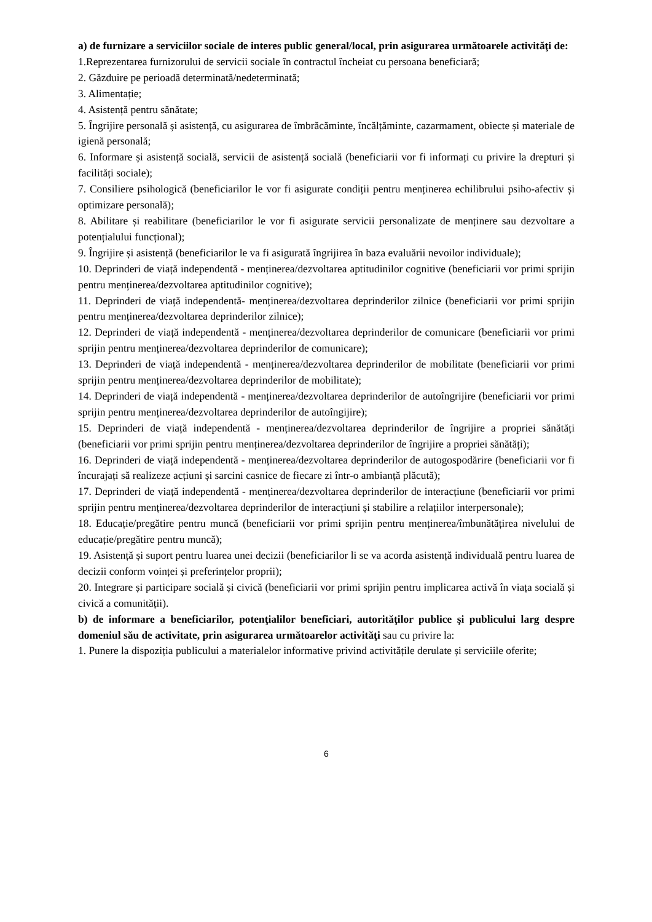a) de furnizare a serviciilor sociale de interes public general/local, prin asigurarea următoarele activităţi de:
1.Reprezentarea furnizorului de servicii sociale în contractul încheiat cu persoana beneficiară;
2. Găzduire pe perioadă determinată/nedeterminată;
3. Alimentație;
4. Asistență pentru sănătate;
5. Îngrijire personală și asistență, cu asigurarea de îmbrăcăminte, încălțăminte, cazarmament, obiecte și materiale de igienă personală;
6. Informare și asistență socială, servicii de asistență socială (beneficiarii vor fi informați cu privire la drepturi și facilități sociale);
7. Consiliere psihologică (beneficiarilor le vor fi asigurate condiții pentru menținerea echilibrului psiho-afectiv și optimizare personală);
8. Abilitare și reabilitare (beneficiarilor le vor fi asigurate servicii personalizate de menținere sau dezvoltare a potențialului funcțional);
9. Îngrijire și asistență (beneficiarilor le va fi asigurată îngrijirea în baza evaluării nevoilor individuale);
10. Deprinderi de viață independentă - menținerea/dezvoltarea aptitudinilor cognitive (beneficiarii vor primi sprijin pentru menținerea/dezvoltarea aptitudinilor cognitive);
11. Deprinderi de viață independentă- menținerea/dezvoltarea deprinderilor zilnice (beneficiarii vor primi sprijin pentru menținerea/dezvoltarea deprinderilor zilnice);
12. Deprinderi de viață independentă - menținerea/dezvoltarea deprinderilor de comunicare (beneficiarii vor primi sprijin pentru menținerea/dezvoltarea deprinderilor de comunicare);
13. Deprinderi de viață independentă - menținerea/dezvoltarea deprinderilor de mobilitate (beneficiarii vor primi sprijin pentru menținerea/dezvoltarea deprinderilor de mobilitate);
14. Deprinderi de viață independentă - menținerea/dezvoltarea deprinderilor de autoîngrijire (beneficiarii vor primi sprijin pentru menținerea/dezvoltarea deprinderilor de autoîngijire);
15. Deprinderi de viață independentă - menținerea/dezvoltarea deprinderilor de îngrijire a propriei sănătăți (beneficiarii vor primi sprijin pentru menținerea/dezvoltarea deprinderilor de îngrijire a propriei sănătăți);
16. Deprinderi de viață independentă - menținerea/dezvoltarea deprinderilor de autogospodărire (beneficiarii vor fi încurajați să realizeze acțiuni și sarcini casnice de fiecare zi într-o ambianță plăcută);
17. Deprinderi de viață independentă - menținerea/dezvoltarea deprinderilor de interacțiune (beneficiarii vor primi sprijin pentru menținerea/dezvoltarea deprinderilor de interacțiuni și stabilire a relațiilor interpersonale);
18. Educație/pregătire pentru muncă (beneficiarii vor primi sprijin pentru menținerea/îmbunătățirea nivelului de educație/pregătire pentru muncă);
19. Asistență și suport pentru luarea unei decizii (beneficiarilor li se va acorda asistență individuală pentru luarea de decizii conform voinței și preferințelor proprii);
20. Integrare și participare socială și civică (beneficiarii vor primi sprijin pentru implicarea activă în viața socială și civică a comunității).
b) de informare a beneficiarilor, potenţialilor beneficiari, autorităţilor publice şi publicului larg despre domeniul său de activitate, prin asigurarea următoarelor activităţi sau cu privire la:
1. Punere la dispoziția publicului a materialelor informative privind activitățile derulate și serviciile oferite;
6